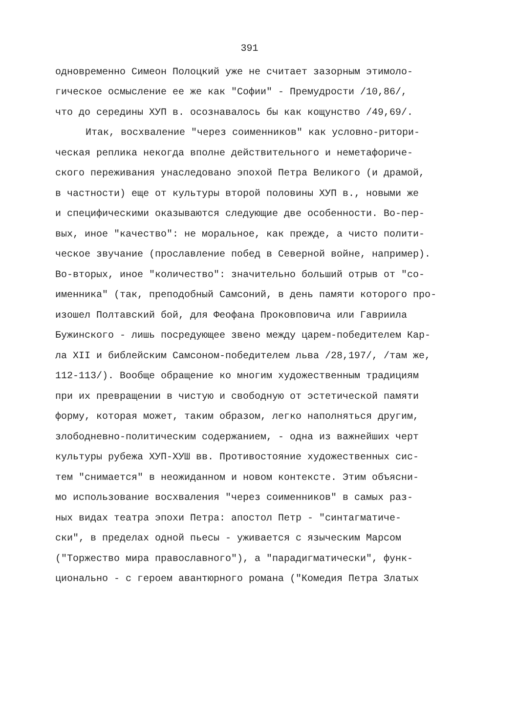391
одновременно Симеон Полоцкий уже не считает зазорным этимоло-
гическое осмысление ее же как "Софии" - Премудрости /10,86/,
что до середины ХУП в. осознавалось бы как кощунство /49,69/.
Итак, восхваление "через соименников" как условно-ритори-
ческая реплика некогда вполне действительного и неметафориче-
ского переживания унаследовано эпохой Петра Великого (и драмой,
в частности) еще от культуры второй половины ХУП в., новыми же
и специфическими оказываются следующие две особенности. Во-пер-
вых, иное "качество": не моральное, как прежде, а чисто полити-
ческое звучание (прославление побед в Северной войне, например).
Во-вторых, иное "количество": значительно больший отрыв от "со-
именника" (так, преподобный Самсоний, в день памяти которого про-
изошел Полтавский бой, для Феофана Прокoвпoвича или Гавриила
Бужинского - лишь посредующее звено между царем-победителем Кар-
ла XII и библейским Самсоном-победителем льва /28,197/, /там же,
112-113/). Вообще обращение ко многим художественным традициям
при их превращении в чистую и свободную от эстетической памяти
форму, которая может, таким образом, легко наполняться другим,
злободневно-политическим содержанием, - одна из важнейших черт
культуры рубежа ХУП-ХУШ вв. Противостояние художественных сис-
тем "снимается" в неожиданном и новом контексте. Этим объясни-
мо использование восхваления "через соименников" в самых раз-
ных видах театра эпохи Петра: апостол Петр - "синтагматиче-
ски", в пределах одной пьесы - уживается с языческим Марсом
("Торжество мира православного"), а "парадигматически", функ-
ционально - с героем авантюрного романа ("Комедия Петра Златых